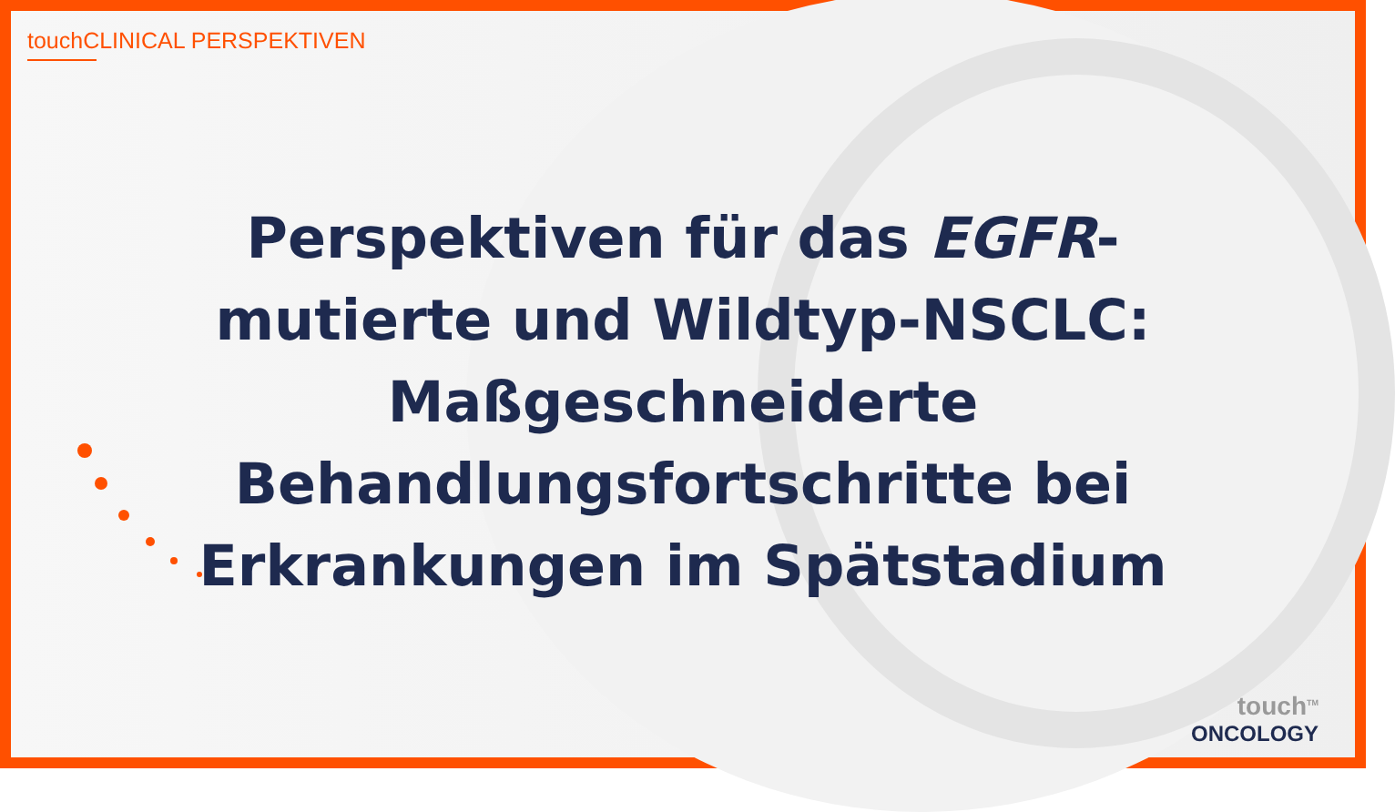touchCLINICAL PERSPEKTIVEN
Perspektiven für das EGFR-mutierte und Wildtyp-NSCLC: Maßgeschneiderte Behandlungsfortschritte bei Erkrankungen im Spätstadium
touch<sup>TM</sup>
ONCOLOGY